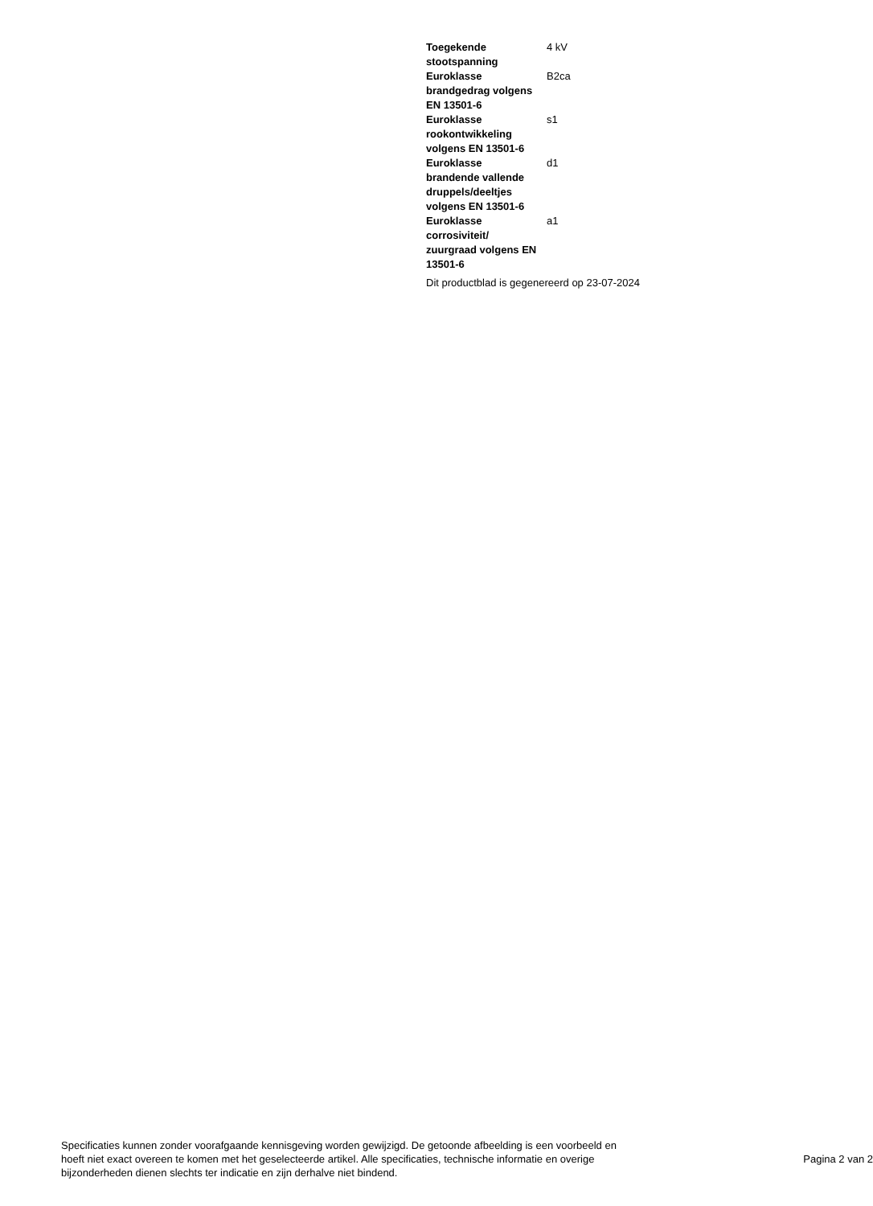| Toegekende stootspanning | 4 kV |
| Euroklasse brandgedrag volgens EN 13501-6 | B2ca |
| Euroklasse rookontwikkeling volgens EN 13501-6 | s1 |
| Euroklasse brandende vallende druppels/deeltjes volgens EN 13501-6 | d1 |
| Euroklasse corrosiviteit/ zuurgraad volgens EN 13501-6 | a1 |
Dit productblad is gegenereerd op 23-07-2024
Specificaties kunnen zonder voorafgaande kennisgeving worden gewijzigd. De getoonde afbeelding is een voorbeeld en hoeft niet exact overeen te komen met het geselecteerde artikel. Alle specificaties, technische informatie en overige bijzonderheden dienen slechts ter indicatie en zijn derhalve niet bindend.
Pagina 2 van 2